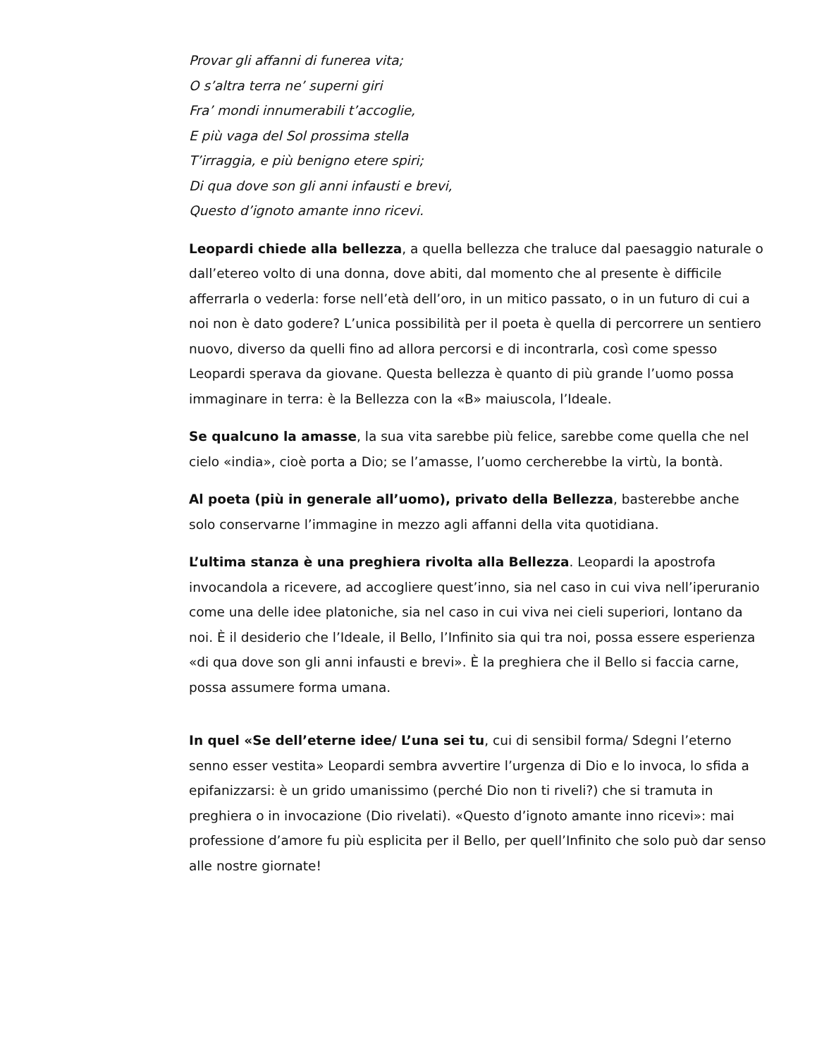Provar gli affanni di funerea vita;
O s’altra terra ne’ superni giri
Fra’ mondi innumerabili t’accoglie,
E più vaga del Sol prossima stella
T’irraggia, e più benigno etere spiri;
Di qua dove son gli anni infausti e brevi,
Questo d’ignoto amante inno ricevi.
Leopardi chiede alla bellezza, a quella bellezza che traluce dal paesaggio naturale o dall’etereo volto di una donna, dove abiti, dal momento che al presente è difficile afferrarla o vederla: forse nell’età dell’oro, in un mitico passato, o in un futuro di cui a noi non è dato godere? L’unica possibilità per il poeta è quella di percorrere un sentiero nuovo, diverso da quelli fino ad allora percorsi e di incontrarla, così come spesso Leopardi sperava da giovane. Questa bellezza è quanto di più grande l’uomo possa immaginare in terra: è la Bellezza con la «B» maiuscola, l’Ideale.
Se qualcuno la amasse, la sua vita sarebbe più felice, sarebbe come quella che nel cielo «india», cioè porta a Dio; se l’amasse, l’uomo cercherebbe la virtù, la bontà.
Al poeta (più in generale all’uomo), privato della Bellezza, basterebbe anche solo conservarne l’immagine in mezzo agli affanni della vita quotidiana.
L’ultima stanza è una preghiera rivolta alla Bellezza. Leopardi la apostrofa invocandola a ricevere, ad accogliere quest’inno, sia nel caso in cui viva nell’iperuranio come una delle idee platoniche, sia nel caso in cui viva nei cieli superiori, lontano da noi. È il desiderio che l’Ideale, il Bello, l’Infinito sia qui tra noi, possa essere esperienza «di qua dove son gli anni infausti e brevi». È la preghiera che il Bello si faccia carne, possa assumere forma umana.
In quel «Se dell’eterne idee/ L’una sei tu, cui di sensibil forma/ Sdegni l’eterno senno esser vestita» Leopardi sembra avvertire l’urgenza di Dio e lo invoca, lo sfida a epifanizzarsi: è un grido umanissimo (perché Dio non ti riveli?) che si tramuta in preghiera o in invocazione (Dio rivelati). «Questo d’ignoto amante inno ricevi»: mai professione d’amore fu più esplicita per il Bello, per quell’Infinito che solo può dar senso alle nostre giornate!